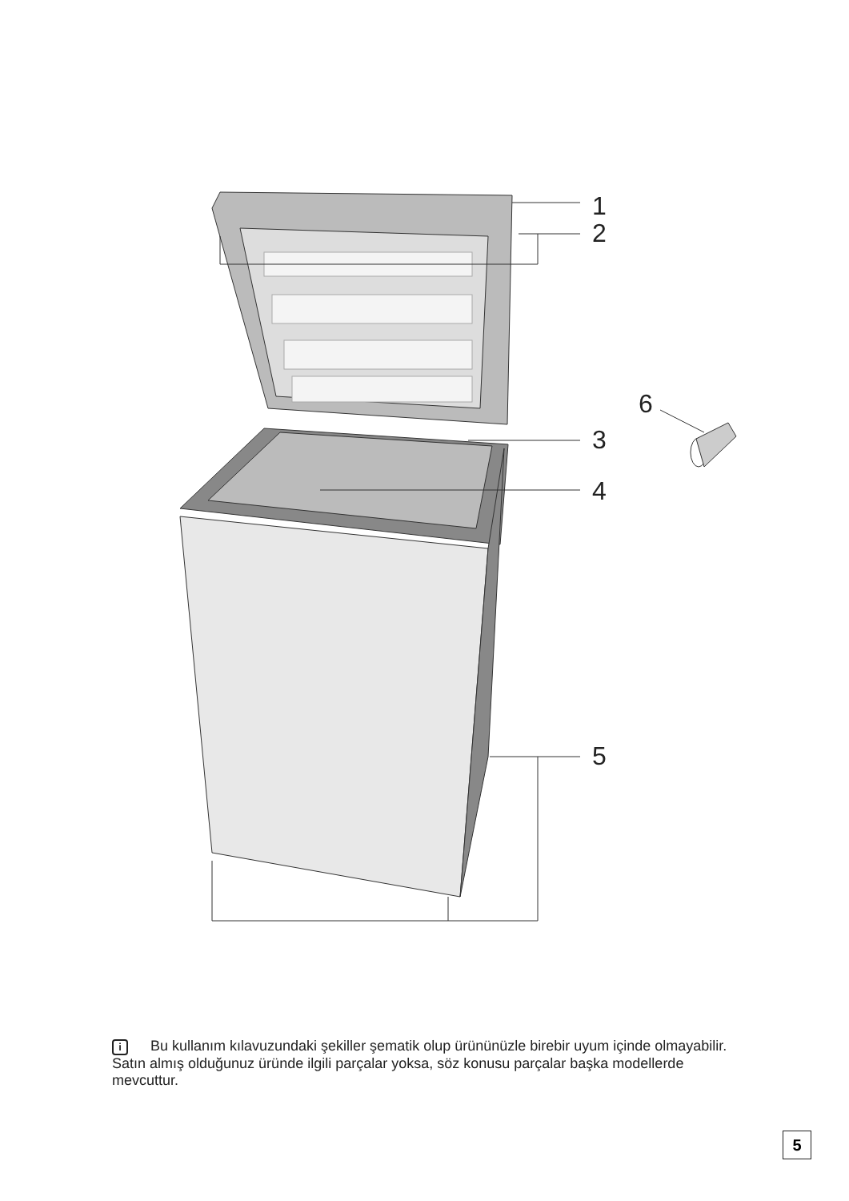1
2
3
4
5
6
i Bu kullanım kılavuzundaki şekiller şematik olup ürününüzle birebir uyum içinde olmayabilir. Satın almış olduğunuz üründe ilgili parçalar yoksa, söz konusu parçalar başka modellerde mevcuttur.
5